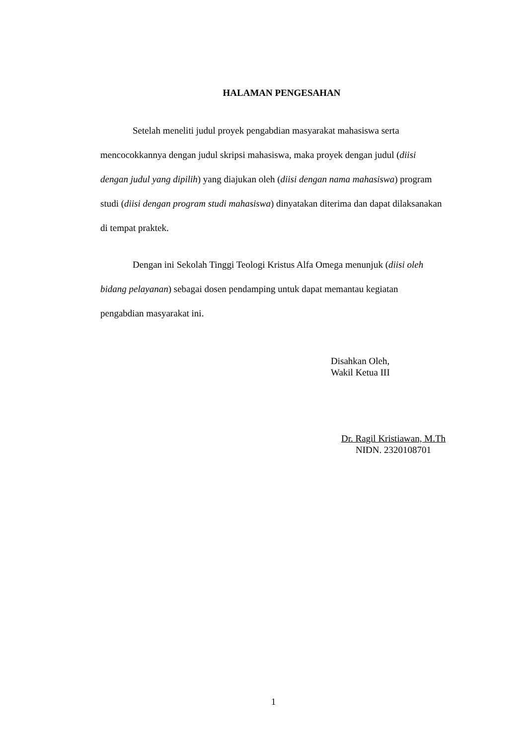HALAMAN PENGESAHAN
Setelah meneliti judul proyek pengabdian masyarakat mahasiswa serta mencocokkannya dengan judul skripsi mahasiswa, maka proyek dengan judul (diisi dengan judul yang dipilih) yang diajukan oleh (diisi dengan nama mahasiswa) program studi (diisi dengan program studi mahasiswa) dinyatakan diterima dan dapat dilaksanakan di tempat praktek.
Dengan ini Sekolah Tinggi Teologi Kristus Alfa Omega menunjuk (diisi oleh bidang pelayanan) sebagai dosen pendamping untuk dapat memantau kegiatan pengabdian masyarakat ini.
Disahkan Oleh,
Wakil Ketua III
Dr. Ragil Kristiawan, M.Th
NIDN. 2320108701
1